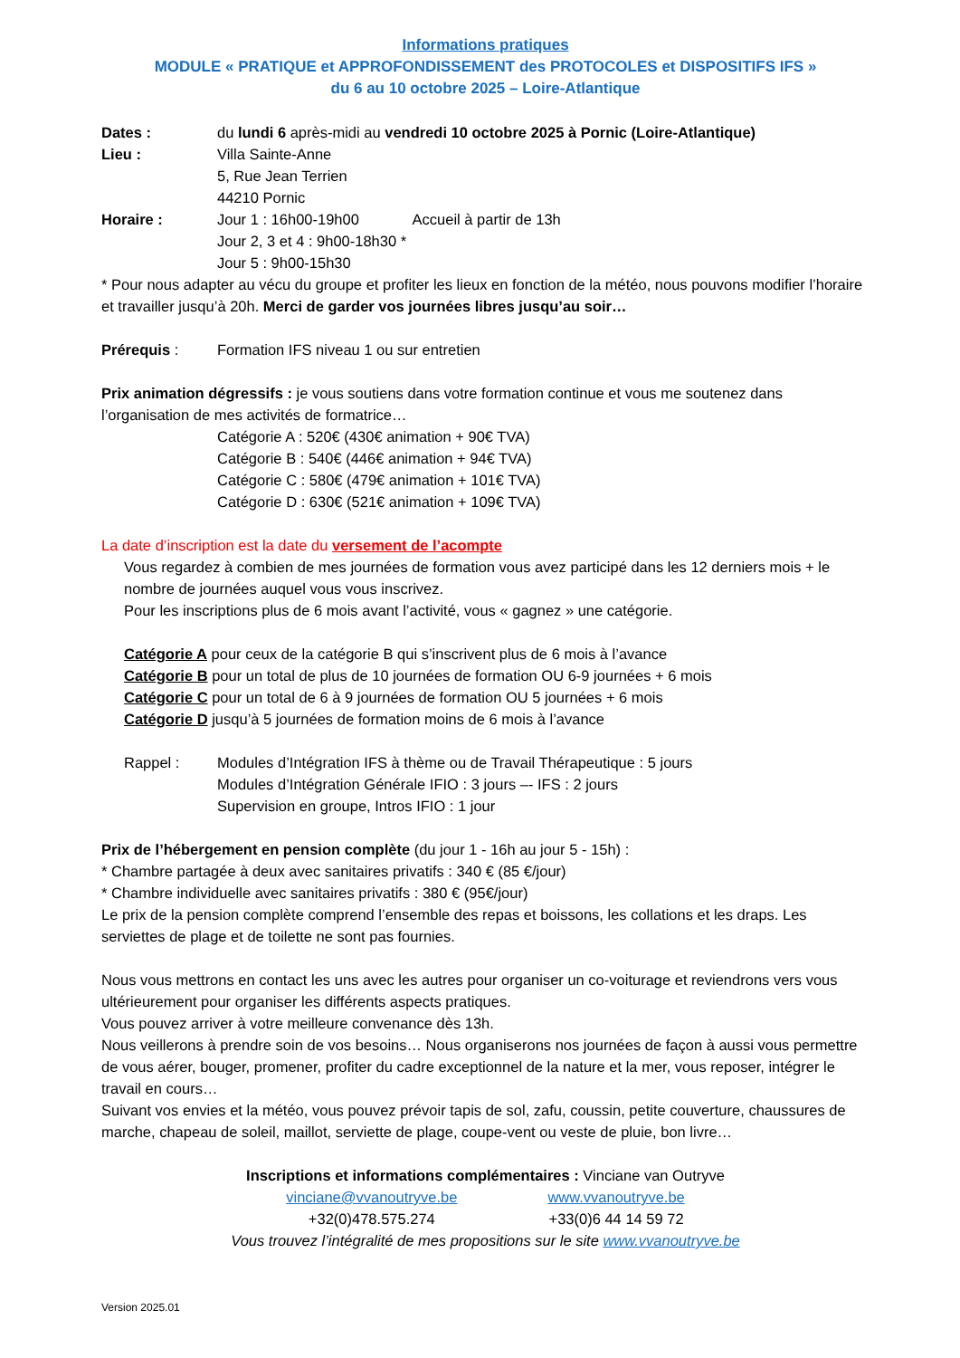Informations pratiques
MODULE « PRATIQUE et APPROFONDISSEMENT des PROTOCOLES et DISPOSITIFS IFS »
du 6 au 10 octobre 2025 – Loire-Atlantique
Dates : du lundi 6 après-midi au vendredi 10 octobre 2025 à Pornic (Loire-Atlantique)
Lieu : Villa Sainte-Anne
5, Rue Jean Terrien
44210 Pornic
Horaire : Jour 1 : 16h00-19h00 Accueil à partir de 13h
Jour 2, 3 et 4 : 9h00-18h30 *
Jour 5 : 9h00-15h30
* Pour nous adapter au vécu du groupe et profiter les lieux en fonction de la météo, nous pouvons modifier l’horaire et travailler jusqu’à 20h. Merci de garder vos journées libres jusqu’au soir…
Prérequis : Formation IFS niveau 1 ou sur entretien
Prix animation dégressifs : je vous soutiens dans votre formation continue et vous me soutenez dans l’organisation de mes activités de formatrice…
Catégorie A : 520€ (430€ animation + 90€ TVA)
Catégorie B : 540€ (446€ animation + 94€ TVA)
Catégorie C : 580€ (479€ animation + 101€ TVA)
Catégorie D : 630€ (521€ animation + 109€ TVA)
La date d’inscription est la date du versement de l’acompte
Vous regardez à combien de mes journées de formation vous avez participé dans les 12 derniers mois + le nombre de journées auquel vous vous inscrivez.
Pour les inscriptions plus de 6 mois avant l’activité, vous « gagnez » une catégorie.
Catégorie A pour ceux de la catégorie B qui s’inscrivent plus de 6 mois à l’avance
Catégorie B pour un total de plus de 10 journées de formation OU 6-9 journées + 6 mois
Catégorie C pour un total de 6 à 9 journées de formation OU 5 journées + 6 mois
Catégorie D jusqu’à 5 journées de formation moins de 6 mois à l’avance
Rappel : Modules d’Intégration IFS à thème ou de Travail Thérapeutique : 5 jours
Modules d’Intégration Générale IFIO : 3 jours –- IFS : 2 jours
Supervision en groupe, Intros IFIO : 1 jour
Prix de l’hébergement en pension complète (du jour 1 - 16h au jour 5 - 15h) :
* Chambre partagée à deux avec sanitaires privatifs : 340 € (85 €/jour)
* Chambre individuelle avec sanitaires privatifs : 380 € (95€/jour)
Le prix de la pension complète comprend l’ensemble des repas et boissons, les collations et les draps. Les serviettes de plage et de toilette ne sont pas fournies.
Nous vous mettrons en contact les uns avec les autres pour organiser un co-voiturage et reviendrons vers vous ultérieurement pour organiser les différents aspects pratiques.
Vous pouvez arriver à votre meilleure convenance dès 13h.
Nous veillerons à prendre soin de vos besoins… Nous organiserons nos journées de façon à aussi vous permettre de vous aérer, bouger, promener, profiter du cadre exceptionnel de la nature et la mer, vous reposer, intégrer le travail en cours…
Suivant vos envies et la météo, vous pouvez prévoir tapis de sol, zafu, coussin, petite couverture, chaussures de marche, chapeau de soleil, maillot, serviette de plage, coupe-vent ou veste de pluie, bon livre…
Inscriptions et informations complémentaires : Vinciane van Outryve
vinciane@vvanoutryve.be
+32(0)478.575.274 www.vvanoutryve.be
+33(0)6 44 14 59 72
Vous trouvez l’intégralité de mes propositions sur le site www.vvanoutryve.be
Version 2025.01